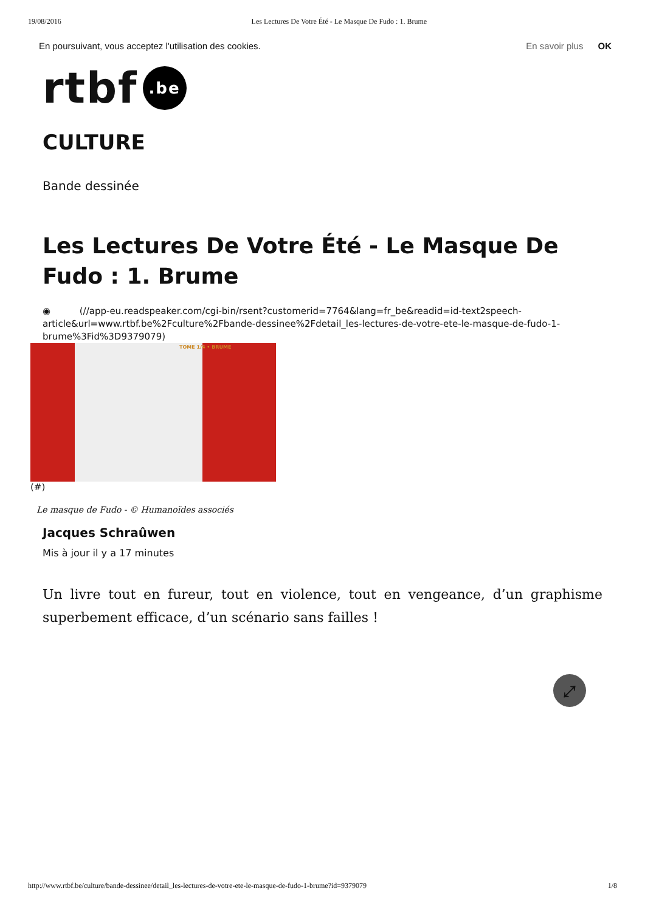19/08/2016 Les Lectures De Votre Été - Le Masque De Fudo : 1. Brume
En poursuivant, vous acceptez l'utilisation des cookies. En savoir plus OK
rtbf.be
CULTURE
Bande dessinée
Les Lectures De Votre Été - Le Masque De Fudo : 1. Brume
◉ (//app-eu.readspeaker.com/cgi-bin/rsent?customerid=7764&lang=fr_be&readid=id-text2speech-article&url=www.rtbf.be%2Fculture%2Fbande-dessinee%2Fdetail_les-lectures-de-votre-ete-le-masque-de-fudo-1-brume%3Fid%3D9379079)
TOME 1/4 • BRUME
(#)
Le masque de Fudo - © Humanoïdes associés
Jacques Schraûwen
Mis à jour il y a 17 minutes
Un livre tout en fureur, tout en violence, tout en vengeance, d’un graphisme superbement efficace, d’un scénario sans failles !
⤢
http://www.rtbf.be/culture/bande-dessinee/detail_les-lectures-de-votre-ete-le-masque-de-fudo-1-brume?id=9379079 1/8